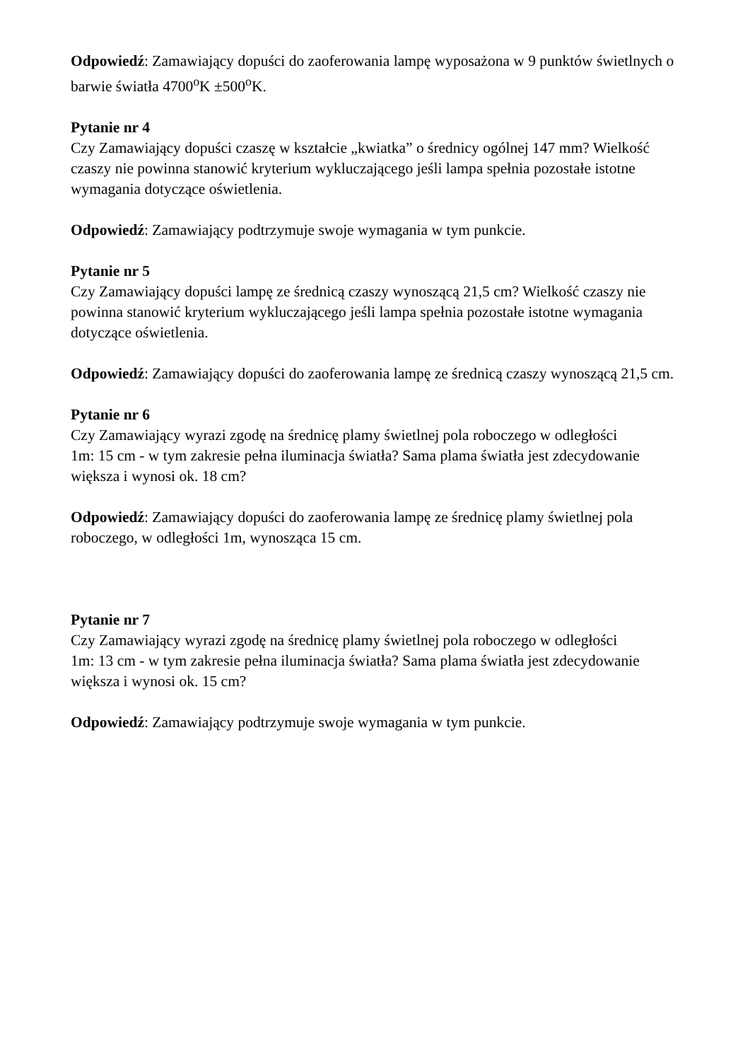Odpowiedź: Zamawiający dopuści do zaoferowania lampę wyposażona w 9 punktów świetlnych o barwie światła 4700<sup>o</sup>K ±500<sup>o</sup>K.
Pytanie nr 4
Czy Zamawiający dopuści czaszę w kształcie „kwiatka” o średnicy ogólnej 147 mm? Wielkość czaszy nie powinna stanowić kryterium wykluczającego jeśli lampa spełnia pozostałe istotne wymagania dotyczące oświetlenia.
Odpowiedź: Zamawiający podtrzymuje swoje wymagania w tym punkcie.
Pytanie nr 5
Czy Zamawiający dopuści lampę ze średnicą czaszy wynoszącą 21,5 cm? Wielkość czaszy nie powinna stanowić kryterium wykluczającego jeśli lampa spełnia pozostałe istotne wymagania dotyczące oświetlenia.
Odpowiedź: Zamawiający dopuści do zaoferowania lampę ze średnicą czaszy wynoszącą 21,5 cm.
Pytanie nr 6
Czy Zamawiający wyrazi zgodę na średnicę plamy świetlnej pola roboczego w odległości
1m: 15 cm - w tym zakresie pełna iluminacja światła? Sama plama światła jest zdecydowanie większa i wynosi ok. 18 cm?
Odpowiedź: Zamawiający dopuści do zaoferowania lampę ze średnicę plamy świetlnej pola roboczego, w odległości 1m, wynosząca 15 cm.
Pytanie nr 7
Czy Zamawiający wyrazi zgodę na średnicę plamy świetlnej pola roboczego w odległości
1m: 13 cm - w tym zakresie pełna iluminacja światła? Sama plama światła jest zdecydowanie większa i wynosi ok. 15 cm?
Odpowiedź: Zamawiający podtrzymuje swoje wymagania w tym punkcie.